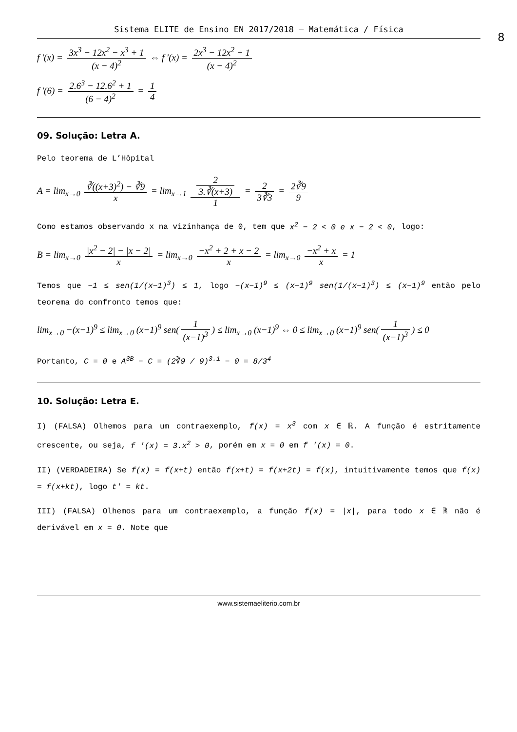Sistema ELITE de Ensino EN 2017/2018 – Matemática / Física
8
f '(x) = 3x<sup>3</sup> − 12x<sup>2</sup> − x<sup>3</sup> + 1 (x − 4)<sup>2</sup> ⇔ f '(x) = 2x<sup>3</sup> − 12x<sup>2</sup> + 1 (x − 4)<sup>2</sup>
f '(6) = 2.6<sup>3</sup> − 12.6<sup>2</sup> + 1 (6 − 4)<sup>2</sup> = 1 4
09. Solução: Letra A.
Pelo teorema de L’Hôpital
A = lim<sub>x→0</sub> ∛((x+3)<sup>2</sup>) − ∛9 x = lim<sub>x→1</sub> 2
3.∛(x+3) 1 = 2 3∛3 = 2∛9 9
Como estamos observando x na vizinhança de 0, tem que x<sup>2</sup> − 2 < 0 e x − 2 < 0, logo:
B = lim<sub>x→0</sub> |x<sup>2</sup> − 2| − |x − 2| x = lim<sub>x→0</sub> −x<sup>2</sup> + 2 + x − 2 x = lim<sub>x→0</sub> −x<sup>2</sup> + x x = 1
Temos que −1 ≤ sen(1/(x−1)<sup>3</sup>) ≤ 1, logo −(x−1)<sup>9</sup> ≤ (x−1)<sup>9</sup> sen(1/(x−1)<sup>3</sup>) ≤ (x−1)<sup>9</sup> então pelo teorema do confronto temos que:
lim<sub>x→0</sub> −(x−1)<sup>9</sup> ≤ lim<sub>x→0</sub> (x−1)<sup>9</sup> sen(1 (x−1)<sup>3</sup>) ≤ lim<sub>x→0</sub> (x−1)<sup>9</sup> ⇔ 0 ≤ lim<sub>x→0</sub> (x−1)<sup>9</sup> sen(1 (x−1)<sup>3</sup>) ≤ 0
Portanto, C = 0 e A<sup>3B</sup> − C = (2∛9 / 9)<sup>3.1</sup> − 0 = 8/3<sup>4</sup>
10. Solução: Letra E.
I) (FALSA) Olhemos para um contraexemplo, f(x) = x<sup>3</sup> com x ∈ ℝ. A função é estritamente crescente, ou seja, f '(x) = 3.x<sup>2</sup> > 0, porém em x = 0 em f '(x) = 0.
II) (VERDADEIRA) Se f(x) = f(x+t) então f(x+t) = f(x+2t) = f(x), intuitivamente temos que f(x) = f(x+kt), logo t' = kt.
III) (FALSA) Olhemos para um contraexemplo, a função f(x) = |x|, para todo x ∈ ℝ não é derivável em x = 0. Note que
www.sistemaeliterio.com.br